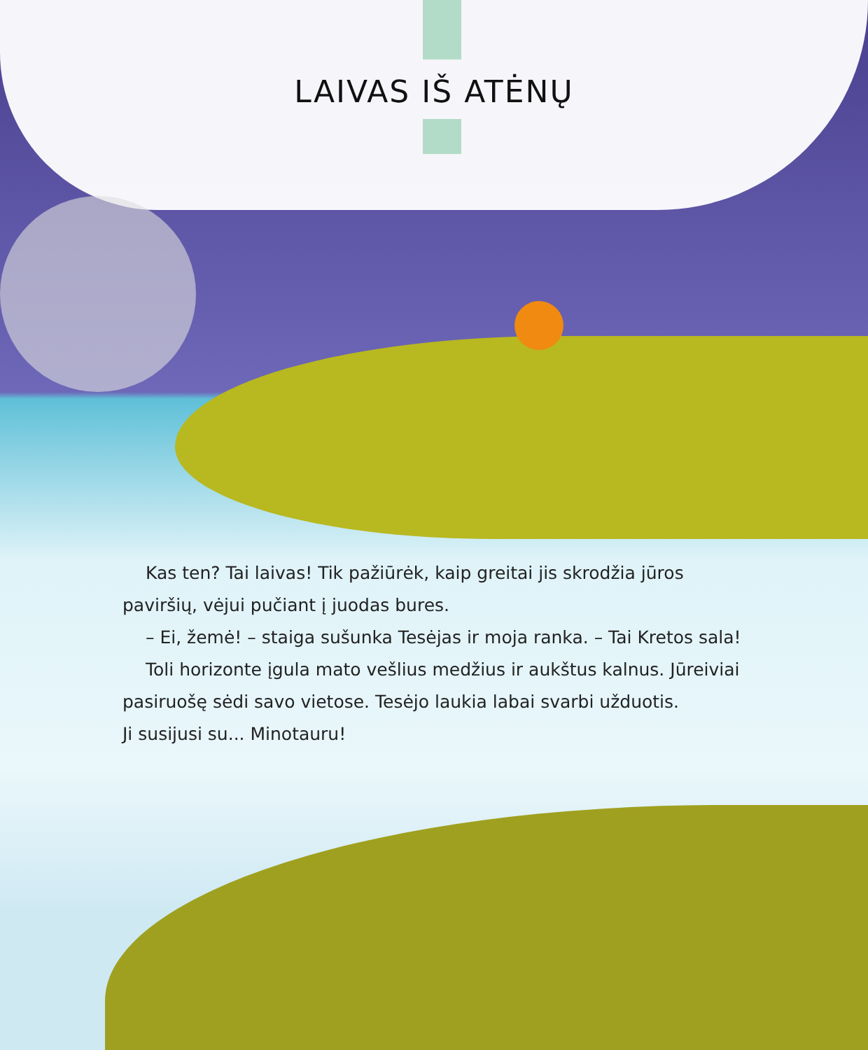LAIVAS IŠ ATĖNŲ
Kas ten? Tai laivas! Tik pažiūrėk, kaip greitai jis skrodžia jūros paviršių, vėjui pučiant į juodas bures.
– Ei, žemė! – staiga sušunka Tesėjas ir moja ranka. – Tai Kretos sala!
Toli horizonte įgula mato vešlius medžius ir aukštus kalnus. Jūreiviai pasiruošę sėdi savo vietose. Tesėjo laukia labai svarbi užduotis.
Ji susijusi su... Minotauru!